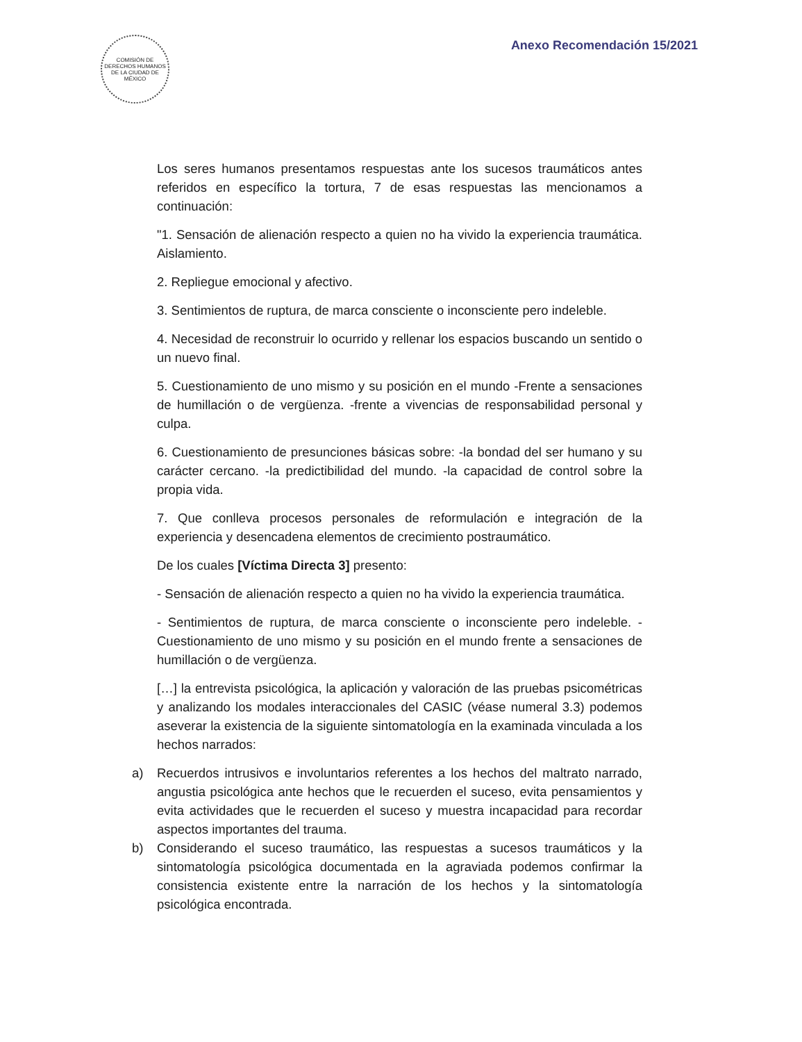COMISIÓN DE DERECHOS HUMANOS DE LA CIUDAD DE MÉXICO
Anexo Recomendación 15/2021
Los seres humanos presentamos respuestas ante los sucesos traumáticos antes referidos en específico la tortura, 7 de esas respuestas las mencionamos a continuación:
"1. Sensación de alienación respecto a quien no ha vivido la experiencia traumática. Aislamiento.
2. Repliegue emocional y afectivo.
3. Sentimientos de ruptura, de marca consciente o inconsciente pero indeleble.
4. Necesidad de reconstruir lo ocurrido y rellenar los espacios buscando un sentido o un nuevo final.
5. Cuestionamiento de uno mismo y su posición en el mundo -Frente a sensaciones de humillación o de vergüenza. -frente a vivencias de responsabilidad personal y culpa.
6. Cuestionamiento de presunciones básicas sobre: -la bondad del ser humano y su carácter cercano. -la predictibilidad del mundo. -la capacidad de control sobre la propia vida.
7. Que conlleva procesos personales de reformulación e integración de la experiencia y desencadena elementos de crecimiento postraumático.
De los cuales [Víctima Directa 3] presento:
- Sensación de alienación respecto a quien no ha vivido la experiencia traumática.
- Sentimientos de ruptura, de marca consciente o inconsciente pero indeleble. - Cuestionamiento de uno mismo y su posición en el mundo frente a sensaciones de humillación o de vergüenza.
[…] la entrevista psicológica, la aplicación y valoración de las pruebas psicométricas y analizando los modales interaccionales del CASIC (véase numeral 3.3) podemos aseverar la existencia de la siguiente sintomatología en la examinada vinculada a los hechos narrados:
a) Recuerdos intrusivos e involuntarios referentes a los hechos del maltrato narrado, angustia psicológica ante hechos que le recuerden el suceso, evita pensamientos y evita actividades que le recuerden el suceso y muestra incapacidad para recordar aspectos importantes del trauma.
b) Considerando el suceso traumático, las respuestas a sucesos traumáticos y la sintomatología psicológica documentada en la agraviada podemos confirmar la consistencia existente entre la narración de los hechos y la sintomatología psicológica encontrada.